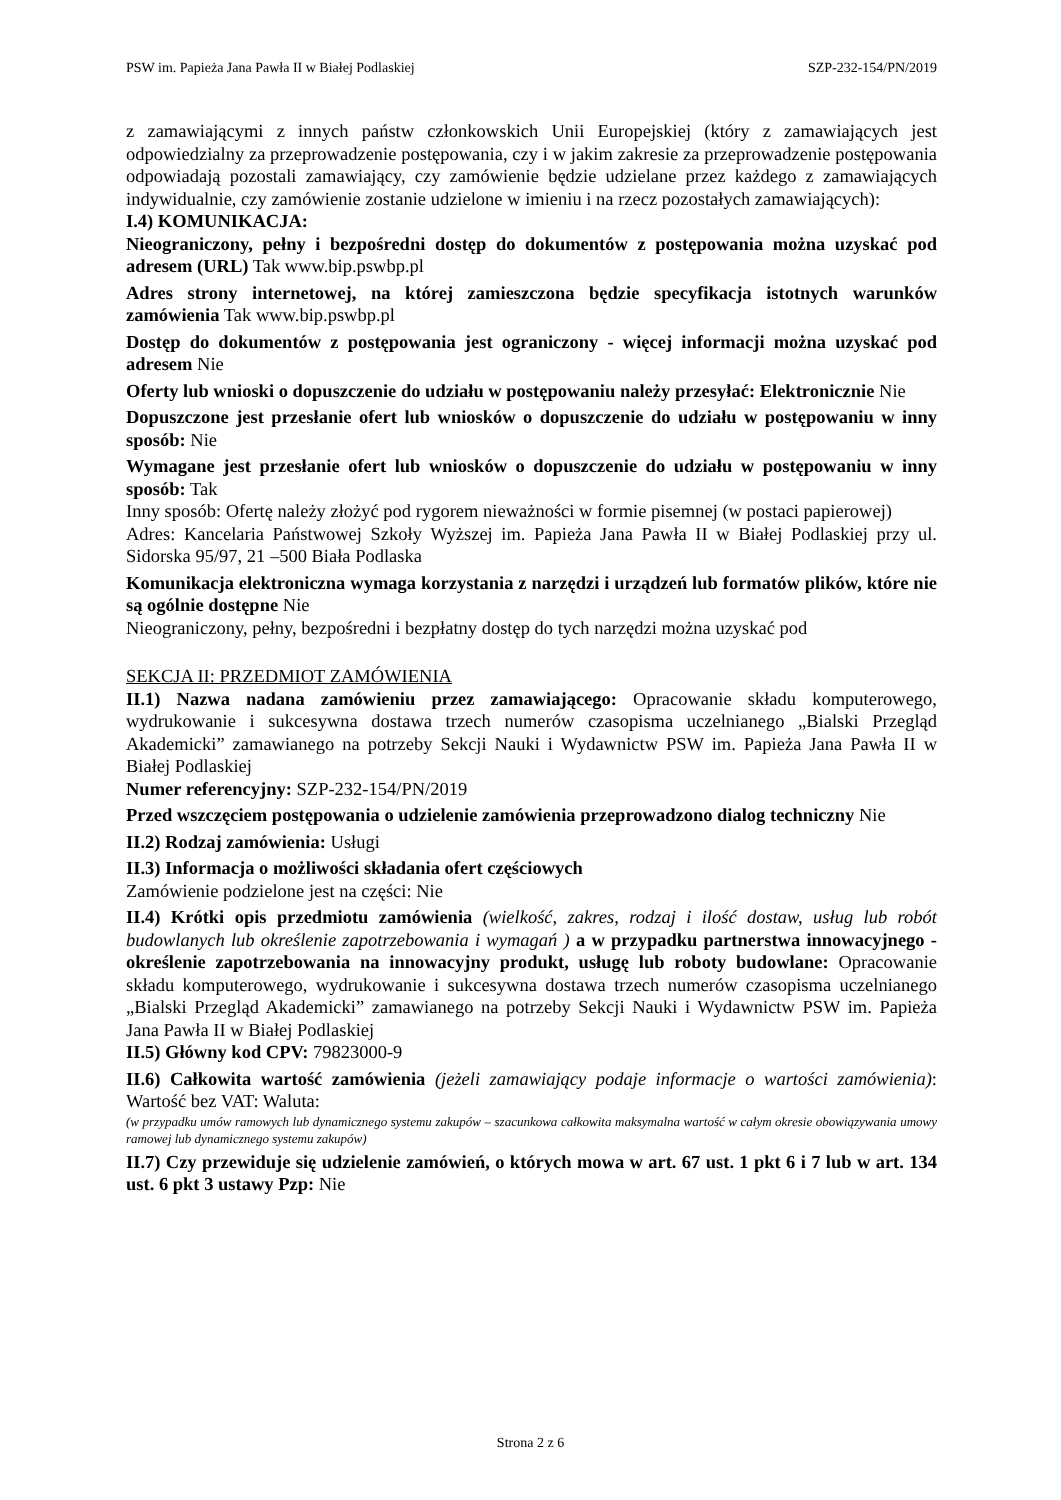PSW im. Papieża Jana Pawła II w Białej Podlaskiej SZP-232-154/PN/2019
z zamawiającymi z innych państw członkowskich Unii Europejskiej (który z zamawiających jest odpowiedzialny za przeprowadzenie postępowania, czy i w jakim zakresie za przeprowadzenie postępowania odpowiadają pozostali zamawiający, czy zamówienie będzie udzielane przez każdego z zamawiających indywidualnie, czy zamówienie zostanie udzielone w imieniu i na rzecz pozostałych zamawiających):
I.4) KOMUNIKACJA:
Nieograniczony, pełny i bezpośredni dostęp do dokumentów z postępowania można uzyskać pod adresem (URL) Tak www.bip.pswbp.pl
Adres strony internetowej, na której zamieszczona będzie specyfikacja istotnych warunków zamówienia Tak www.bip.pswbp.pl
Dostęp do dokumentów z postępowania jest ograniczony - więcej informacji można uzyskać pod adresem Nie
Oferty lub wnioski o dopuszczenie do udziału w postępowaniu należy przesyłać: Elektronicznie Nie
Dopuszczone jest przesłanie ofert lub wniosków o dopuszczenie do udziału w postępowaniu w inny sposób: Nie
Wymagane jest przesłanie ofert lub wniosków o dopuszczenie do udziału w postępowaniu w inny sposób: Tak
Inny sposób: Ofertę należy złożyć pod rygorem nieważności w formie pisemnej (w postaci papierowej)
Adres: Kancelaria Państwowej Szkoły Wyższej im. Papieża Jana Pawła II w Białej Podlaskiej przy ul. Sidorska 95/97, 21 –500 Biała Podlaska
Komunikacja elektroniczna wymaga korzystania z narzędzi i urządzeń lub formatów plików, które nie są ogólnie dostępne Nie
Nieograniczony, pełny, bezpośredni i bezpłatny dostęp do tych narzędzi można uzyskać pod
SEKCJA II: PRZEDMIOT ZAMÓWIENIA
II.1) Nazwa nadana zamówieniu przez zamawiającego: Opracowanie składu komputerowego, wydrukowanie i sukcesywna dostawa trzech numerów czasopisma uczelnianego „Bialski Przegląd Akademicki” zamawianego na potrzeby Sekcji Nauki i Wydawnictw PSW im. Papieża Jana Pawła II w Białej Podlaskiej
Numer referencyjny: SZP-232-154/PN/2019
Przed wszczęciem postępowania o udzielenie zamówienia przeprowadzono dialog techniczny Nie
II.2) Rodzaj zamówienia: Usługi
II.3) Informacja o możliwości składania ofert częściowych
Zamówienie podzielone jest na części: Nie
II.4) Krótki opis przedmiotu zamówienia (wielkość, zakres, rodzaj i ilość dostaw, usług lub robót budowlanych lub określenie zapotrzebowania i wymagań ) a w przypadku partnerstwa innowacyjnego - określenie zapotrzebowania na innowacyjny produkt, usługę lub roboty budowlane: Opracowanie składu komputerowego, wydrukowanie i sukcesywna dostawa trzech numerów czasopisma uczelnianego „Bialski Przegląd Akademicki” zamawianego na potrzeby Sekcji Nauki i Wydawnictw PSW im. Papieża Jana Pawła II w Białej Podlaskiej
II.5) Główny kod CPV: 79823000-9
II.6) Całkowita wartość zamówienia (jeżeli zamawiający podaje informacje o wartości zamówienia): Wartość bez VAT: Waluta:
(w przypadku umów ramowych lub dynamicznego systemu zakupów – szacunkowa całkowita maksymalna wartość w całym okresie obowiązywania umowy ramowej lub dynamicznego systemu zakupów)
II.7) Czy przewiduje się udzielenie zamówień, o których mowa w art. 67 ust. 1 pkt 6 i 7 lub w art. 134 ust. 6 pkt 3 ustawy Pzp: Nie
Strona 2 z 6